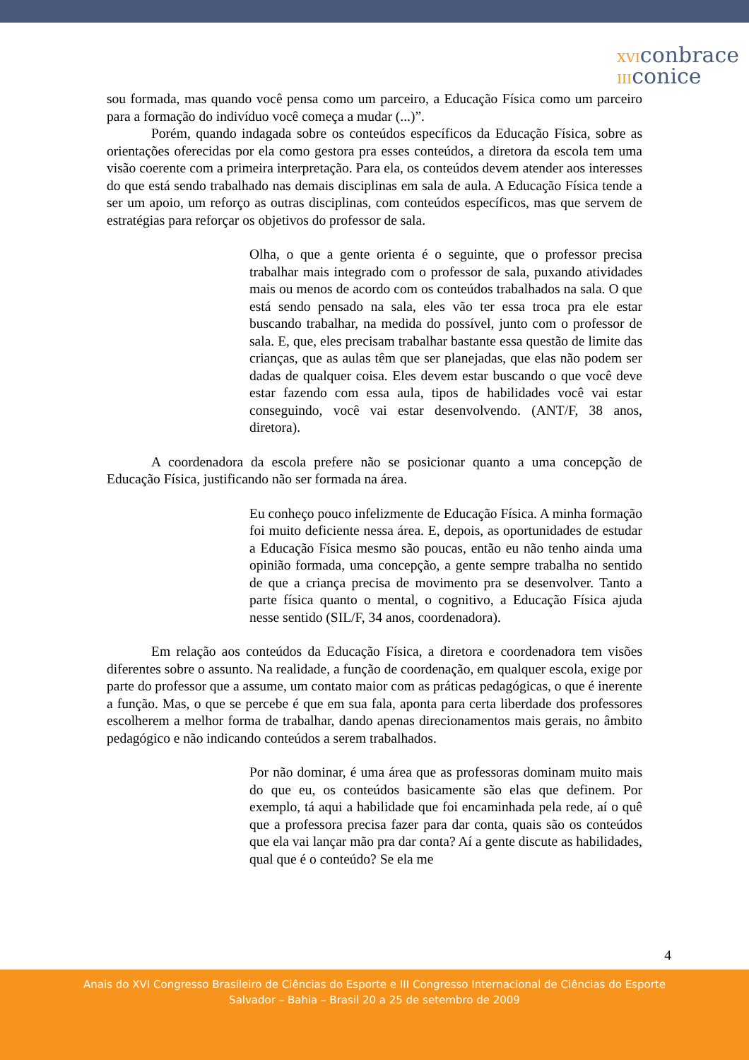XVIconbrace
IIIconice
sou formada, mas quando você pensa como um parceiro, a Educação Física como um parceiro para a formação do indivíduo você começa a mudar (...)”.
Porém, quando indagada sobre os conteúdos específicos da Educação Física, sobre as orientações oferecidas por ela como gestora pra esses conteúdos, a diretora da escola tem uma visão coerente com a primeira interpretação. Para ela, os conteúdos devem atender aos interesses do que está sendo trabalhado nas demais disciplinas em sala de aula. A Educação Física tende a ser um apoio, um reforço as outras disciplinas, com conteúdos específicos, mas que servem de estratégias para reforçar os objetivos do professor de sala.
Olha, o que a gente orienta é o seguinte, que o professor precisa trabalhar mais integrado com o professor de sala, puxando atividades mais ou menos de acordo com os conteúdos trabalhados na sala. O que está sendo pensado na sala, eles vão ter essa troca pra ele estar buscando trabalhar, na medida do possível, junto com o professor de sala. E, que, eles precisam trabalhar bastante essa questão de limite das crianças, que as aulas têm que ser planejadas, que elas não podem ser dadas de qualquer coisa. Eles devem estar buscando o que você deve estar fazendo com essa aula, tipos de habilidades você vai estar conseguindo, você vai estar desenvolvendo. (ANT/F, 38 anos, diretora).
A coordenadora da escola prefere não se posicionar quanto a uma concepção de Educação Física, justificando não ser formada na área.
Eu conheço pouco infelizmente de Educação Física. A minha formação foi muito deficiente nessa área. E, depois, as oportunidades de estudar a Educação Física mesmo são poucas, então eu não tenho ainda uma opinião formada, uma concepção, a gente sempre trabalha no sentido de que a criança precisa de movimento pra se desenvolver. Tanto a parte física quanto o mental, o cognitivo, a Educação Física ajuda nesse sentido (SIL/F, 34 anos, coordenadora).
Em relação aos conteúdos da Educação Física, a diretora e coordenadora tem visões diferentes sobre o assunto. Na realidade, a função de coordenação, em qualquer escola, exige por parte do professor que a assume, um contato maior com as práticas pedagógicas, o que é inerente a função. Mas, o que se percebe é que em sua fala, aponta para certa liberdade dos professores escolherem a melhor forma de trabalhar, dando apenas direcionamentos mais gerais, no âmbito pedagógico e não indicando conteúdos a serem trabalhados.
Por não dominar, é uma área que as professoras dominam muito mais do que eu, os conteúdos basicamente são elas que definem. Por exemplo, tá aqui a habilidade que foi encaminhada pela rede, aí o quê que a professora precisa fazer para dar conta, quais são os conteúdos que ela vai lançar mão pra dar conta? Aí a gente discute as habilidades, qual que é o conteúdo? Se ela me
4
Anais do XVI Congresso Brasileiro de Ciências do Esporte e III Congresso Internacional de Ciências do Esporte
Salvador – Bahia – Brasil 20 a 25 de setembro de 2009